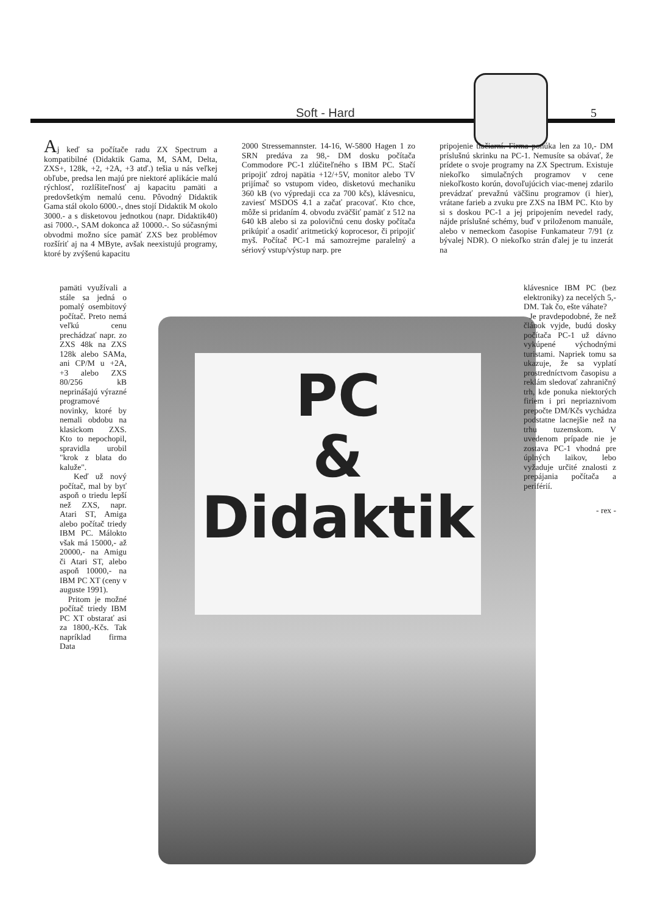Soft - Hard 5
PC
&
Didaktik
Aj keď sa počítače radu ZX Spectrum a kompatibilné (Didaktik Gama, M, SAM, Delta, ZXS+, 128k, +2, +2A, +3 atď.) tešia u nás veľkej obľube, predsa len majú pre niektoré aplikácie malú rýchlosť, rozlíšiteľnosť aj kapacitu pamäti a predovšetkým nemalú cenu. Pôvodný Didaktik Gama stál okolo 6000.-, dnes stojí Didaktik M okolo 3000.- a s disketovou jednotkou (napr. Didaktik40) asi 7000.-, SAM dokonca až 10000.-. So súčasnými obvodmi možno síce pamäť ZXS bez problémov rozšíriť aj na 4 MByte, avšak neexistujú programy, ktoré by zvýšenú kapacitu
2000 Stressemannster. 14-16, W-5800 Hagen 1 zo SRN predáva za 98,- DM dosku počítača Commodore PC-1 zlúčiteľného s IBM PC. Stačí pripojiť zdroj napätia +12/+5V, monitor alebo TV prijímač so vstupom video, disketovú mechaniku 360 kB (vo výpredaji cca za 700 kčs), klávesnicu, zaviesť MSDOS 4.1 a začať pracovať. Kto chce, môže si pridaním 4. obvodu zväčšiť pamäť z 512 na 640 kB alebo si za polovičnú cenu dosky počítača prikúpiť a osadiť aritmetický koprocesor, či pripojiť myš. Počítač PC-1 má samozrejme paralelný a sériový vstup/výstup narp. pre
pripojenie tlačiarní. Firma ponúka len za 10,- DM príslušnú skrinku na PC-1. Nemusíte sa obávať, že prídete o svoje programy na ZX Spectrum. Existuje niekoľko simulačných programov v cene niekoľkosto korún, dovoľujúcich viac-menej zdarilo prevádzať prevažnú väčšinu programov (i hier), vrátane farieb a zvuku pre ZXS na IBM PC. Kto by si s doskou PC-1 a jej pripojením nevedel rady, nájde príslušné schémy, buď v priloženom manuále, alebo v nemeckom časopise Funkamateur 7/91 (z bývalej NDR). O niekoľko strán ďalej je tu inzerát na
pamäti využívali a stále sa jedná o pomalý osembitový počítač. Preto nemá veľkú cenu prechádzať napr. zo ZXS 48k na ZXS 128k alebo SAMa, ani CP/M u +2A, +3 alebo ZXS 80/256 kB neprinášajú výrazné programové novinky, ktoré by nemali obdobu na klasickom ZXS. Kto to nepochopil, spravidla urobil "krok z blata do kaluže".
Keď už nový počítač, mal by byť aspoň o triedu lepší než ZXS, napr. Atari ST, Amiga alebo počítač triedy IBM PC. Málokto však má 15000,- až 20000,- na Amigu či Atari ST, alebo aspoň 10000,- na IBM PC XT (ceny v auguste 1991).
Pritom je možné počítač triedy IBM PC XT obstarať asi za 1800,-Kčs. Tak napríklad firma Data
klávesnice IBM PC (bez elektroniky) za necelých 5,- DM. Tak čo, ešte váhate?
Je pravdepodobné, že než článok vyjde, budú dosky počítača PC-1 už dávno vykúpené východnými turistami. Napriek tomu sa ukazuje, že sa vyplatí prostredníctvom časopisu a reklám sledovať zahraničný trh, kde ponuka niektorých firiem i pri nepriaznivom prepočte DM/Kčs vychádza podstatne lacnejšie než na trhu tuzemskom. V uvedenom prípade nie je zostava PC-1 vhodná pre úplných laikov, lebo vyžaduje určité znalosti z prepájania počítača a periférií.
- rex -